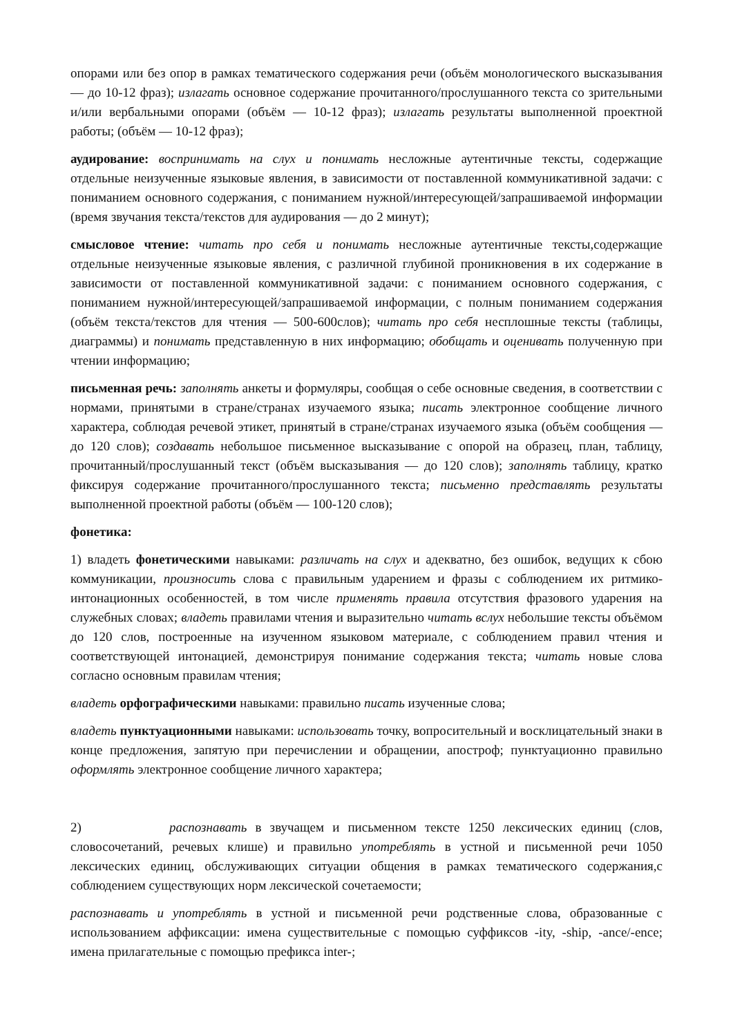опорами или без опор в рамках тематического содержания речи (объём монологического высказывания — до 10-12 фраз); излагать основное содержание прочитанного/прослушанного текста со зрительными и/или вербальными опорами (объём — 10-12 фраз); излагать результаты выполненной проектной работы; (объём — 10-12 фраз);
аудирование: воспринимать на слух и понимать несложные аутентичные тексты, содержащие отдельные неизученные языковые явления, в зависимости от поставленной коммуникативной задачи: с пониманием основного содержания, с пониманием нужной/интересующей/запрашиваемой информации (время звучания текста/текстов для аудирования — до 2 минут);
смысловое чтение: читать про себя и понимать несложные аутентичные тексты,содержащие отдельные неизученные языковые явления, с различной глубиной проникновения в их содержание в зависимости от поставленной коммуникативной задачи: с пониманием основного содержания, с пониманием нужной/интересующей/запрашиваемой информации, с полным пониманием содержания (объём текста/текстов для чтения — 500-600слов); читать про себя несплошные тексты (таблицы, диаграммы) и понимать представленную в них информацию; обобщать и оценивать полученную при чтении информацию;
письменная речь: заполнять анкеты и формуляры, сообщая о себе основные сведения, в соответствии с нормами, принятыми в стране/странах изучаемого языка; писать электронное сообщение личного характера, соблюдая речевой этикет, принятый в стране/странах изучаемого языка (объём сообщения — до 120 слов); создавать небольшое письменное высказывание с опорой на образец, план, таблицу, прочитанный/прослушанный текст (объём высказывания — до 120 слов); заполнять таблицу, кратко фиксируя содержание прочитанного/прослушанного текста; письменно представлять результаты выполненной проектной работы (объём — 100-120 слов);
фонетика:
1) владеть фонетическими навыками: различать на слух и адекватно, без ошибок, ведущих к сбою коммуникации, произносить слова с правильным ударением и фразы с соблюдением их ритмико-интонационных особенностей, в том числе применять правила отсутствия фразового ударения на служебных словах; владеть правилами чтения и выразительно читать вслух небольшие тексты объёмом до 120 слов, построенные на изученном языковом материале, с соблюдением правил чтения и соответствующей интонацией, демонстрируя понимание содержания текста; читать новые слова согласно основным правилам чтения;
владеть орфографическими навыками: правильно писать изученные слова;
владеть пунктуационными навыками: использовать точку, вопросительный и восклицательный знаки в конце предложения, запятую при перечислении и обращении, апостроф; пунктуационно правильно оформлять электронное сообщение личного характера;
2) распознавать в звучащем и письменном тексте 1250 лексических единиц (слов, словосочетаний, речевых клише) и правильно употреблять в устной и письменной речи 1050 лексических единиц, обслуживающих ситуации общения в рамках тематического содержания,с соблюдением существующих норм лексической сочетаемости;
распознавать и употреблять в устной и письменной речи родственные слова, образованные с использованием аффиксации: имена существительные с помощью суффиксов -ity, -ship, -ance/-ence; имена прилагательные с помощью префикса inter-;